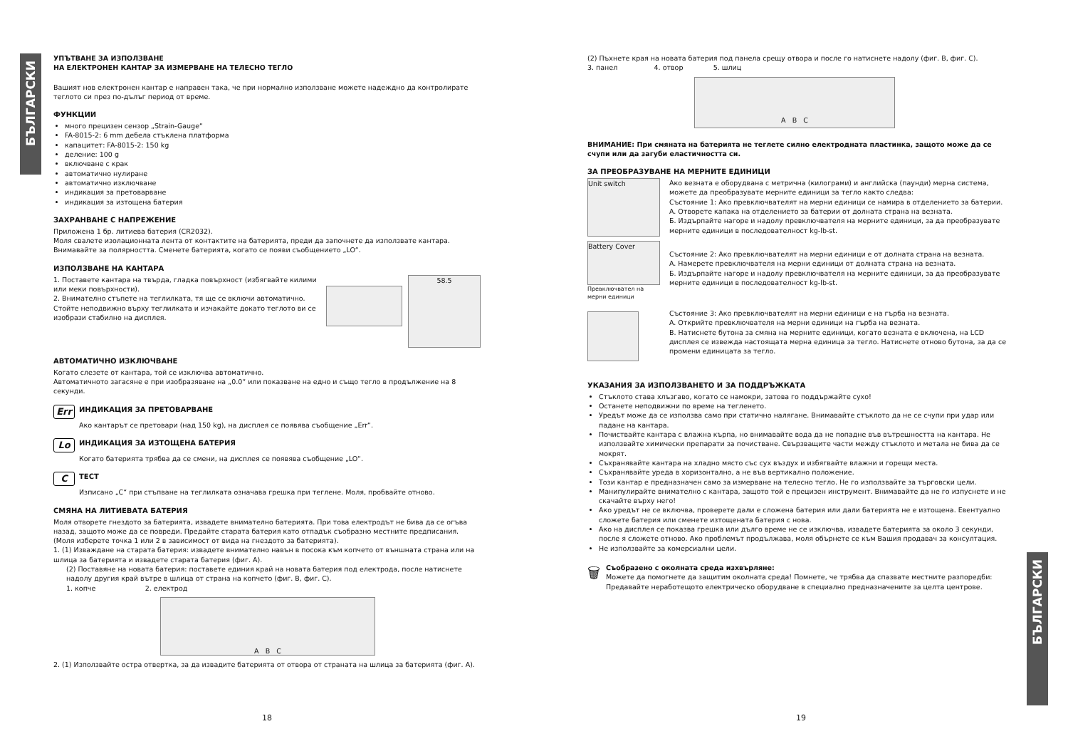БЪЛГАРСКИ
БЪЛГАРСКИ
УПЪТВАНЕ ЗА ИЗПОЛЗВАНЕ
НА ЕЛЕКТРОНЕН КАНТАР ЗА ИЗМЕРВАНЕ НА ТЕЛЕСНО ТЕГЛО
Вашият нов електронен кантар е направен така, че при нормално използване можете надеждно да контролирате теглото си през по-дълъг период от време.
ФУНКЦИИ
много прецизен сензор „Strain-Gauge“
FA-8015-2: 6 mm дебела стъклена платформа
капацитет: FA-8015-2: 150 kg
деление: 100 g
включване с крак
автоматично нулиране
автоматично изключване
индикация за претоварване
индикация за изтощена батерия
ЗАХРАНВАНЕ С НАПРЕЖЕНИЕ
Приложена 1 бр. литиева батерия (CR2032).
Моля свалете изолационната лента от контактите на батерията, преди да започнете да използвате кантара. Внимавайте за полярността. Сменете батерията, когато се появи съобщението „LO“.
ИЗПОЛЗВАНЕ НА КАНТАРА
1. Поставете кантара на твърда, гладка повърхност (избягвайте килими или меки повърхности).
2. Внимателно стъпете на теглилката, тя ще се включи автоматично. Стойте неподвижно върху теглилката и изчакайте докато теглото ви се изобрази стабилно на дисплея.
58.5
АВТОМАТИЧНО ИЗКЛЮЧВАНЕ
Когато слезете от кантара, той се изключва автоматично.
Автоматичното загасяне е при изобразяване на „0.0“ или показване на едно и също тегло в продължение на 8 секунди.
Err ИНДИКАЦИЯ ЗА ПРЕТОВАРВАНЕ
Ако кантарът се претовари (над 150 kg), на дисплея се появява съобщение „Err“.
Lo ИНДИКАЦИЯ ЗА ИЗТОЩЕНА БАТЕРИЯ
Когато батерията трябва да се смени, на дисплея се появява съобщение „LO“.
C ТЕСТ
Изписано „C“ при стъпване на теглилката означава грешка при теглене. Моля, пробвайте отново.
СМЯНА НА ЛИТИЕВАТА БАТЕРИЯ
Моля отворете гнездото за батерията, извадете внимателно батерията. При това електродът не бива да се огъва назад, защото може да се повреди. Предайте старата батерия като отпадък съобразно местните предписания. (Моля изберете точка 1 или 2 в зависимост от вида на гнездото за батерията).
1. (1) Изваждане на старата батерия: извадете внимателно навън в посока към копчето от външната страна или на шлица за батерията и извадете старата батерия (фиг. A).
(2) Поставяне на новата батерия: поставете единия край на новата батерия под електрода, после натиснете надолу другия край вътре в шлица от страна на копчето (фиг. B, фиг. C).
1. копче 2. електрод
A B C
2. (1) Използвайте остра отвертка, за да извадите батерията от отвора от страната на шлица за батерията (фиг. A).
18
(2) Пъхнете края на новата батерия под панела срещу отвора и после го натиснете надолу (фиг. B, фиг. C).
3. панел 4. отвор 5. шлиц
A B C
ВНИМАНИЕ: При смяната на батерията не теглете силно електродната пластинка, защото може да се счупи или да загуби еластичността си.
ЗА ПРЕОБРАЗУВАНЕ НА МЕРНИТЕ ЕДИНИЦИ
Unit switch
Battery Cover
Превключвател на мерни единици
Ако везната е оборудвана с метрична (килограми) и английска (паунди) мерна система, можете да преобразувате мерните единици за тегло както следва:
Състояние 1: Ако превключвателят на мерни единици се намира в отделението за батерии.
A. Отворете капака на отделението за батерии от долната страна на везната.
Б. Издърпайте нагоре и надолу превключвателя на мерните единици, за да преобразувате мерните единици в последователност kg-lb-st.
Състояние 2: Ако превключвателят на мерни единици е от долната страна на везната.
A. Намерете превключвателя на мерни единици от долната страна на везната.
Б. Издърпайте нагоре и надолу превключвателя на мерните единици, за да преобразувате мерните единици в последователност kg-lb-st.
Състояние 3: Ако превключвателят на мерни единици е на гърба на везната.
A. Открийте превключвателя на мерни единици на гърба на везната.
B. Натиснете бутона за смяна на мерните единици, когато везната е включена, на LCD дисплея се извежда настоящата мерна единица за тегло. Натиснете отново бутона, за да се промени единицата за тегло.
УКАЗАНИЯ ЗА ИЗПОЛЗВАНЕТО И ЗА ПОДДРЪЖКАТА
Стъклото става хлъзгаво, когато се намокри, затова го поддържайте сухо!
Останете неподвижни по време на тегленето.
Уредът може да се използва само при статично налягане. Внимавайте стъклото да не се счупи при удар или падане на кантара.
Почиствайте кантара с влажна кърпа, но внимавайте вода да не попадне във вътрешността на кантара. Не използвайте химически препарати за почистване. Свързващите части между стъклото и метала не бива да се мокрят.
Съхранявайте кантара на хладно място със сух въздух и избягвайте влажни и горещи места.
Съхранявайте уреда в хоризонтално, а не във вертикално положение.
Този кантар е предназначен само за измерване на телесно тегло. Не го използвайте за търговски цели.
Манипулирайте внимателно с кантара, защото той е прецизен инструмент. Внимавайте да не го изпуснете и не скачайте върху него!
Ако уредът не се включва, проверете дали е сложена батерия или дали батерията не е изтощена. Евентуално сложете батерия или сменете изтощената батерия с нова.
Ако на дисплея се показва грешка или дълго време не се изключва, извадете батерията за около 3 секунди, после я сложете отново. Ако проблемът продължава, моля обърнете се към Вашия продавач за консултация.
Не използвайте за комерсиални цели.
🗑
Съобразено с околната среда изхвърляне:
Можете да помогнете да защитим околната среда! Помнете, че трябва да спазвате местните разпоредби: Предавайте неработещото електрическо оборудване в специално предназначените за целта центрове.
19